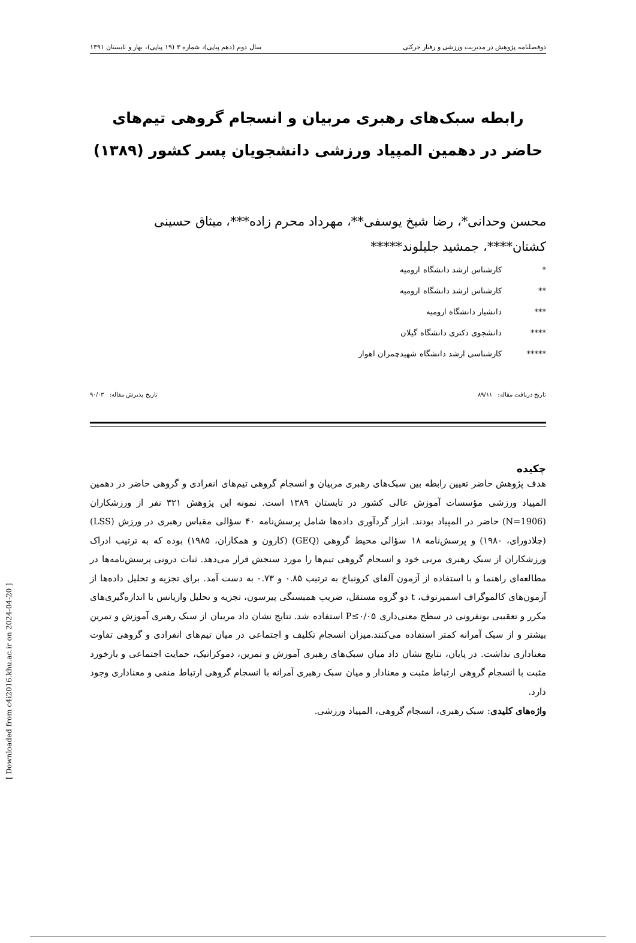دوفصلنامه پژوهش در مدیریت ورزشی و رفتار حرکتی سال دوم (دهم پیاپی)، شماره ۳ (۱۹ پیاپی)، بهار و تابستان ۱۳۹۱
رابطه سبک‌های رهبری مربیان و انسجام گروهی تیم‌های حاضر در دهمین المپیاد ورزشی دانشجویان پسر کشور (۱۳۸۹)
محسن وحدانی*، رضا شیخ یوسفی**، مهرداد محرم زاده***، میثاق حسینی کشتان****، جمشید جلیلوند*****
* کارشناس ارشد دانشگاه ارومیه
** کارشناس ارشد دانشگاه ارومیه
*** دانشیار دانشگاه ارومیه
**** دانشجوی دکتری دانشگاه گیلان
***** کارشناسی ارشد دانشگاه شهیدچمران اهواز
تاریخ دریافت مقاله: ۸۹/۱۱ تاریخ پذیرش مقاله: ۹۰/۰۳
چکیده
هدف پژوهش حاضر تعیین رابطه بین سبک‌های رهبری مربیان و انسجام گروهی تیم‌های انفرادی و گروهی حاضر در دهمین المپیاد ورزشی مؤسسات آموزش عالی کشور در تابستان ۱۳۸۹ است. نمونه این پژوهش ۳۲۱ نفر از ورزشکاران (N=1906) حاضر در المپیاد بودند. ابزار گردآوری داده‌ها شامل پرسش‌نامه ۴۰ سؤالی مقیاس رهبری در ورزش (LSS) (چلادورای، ۱۹۸۰) و پرسش‌نامه ۱۸ سؤالی محیط گروهی (GEQ) (کارون و همکاران، ۱۹۸۵) بوده که به ترتیب ادراک ورزشکاران از سبک رهبری مربی خود و انسجام گروهی تیم‌ها را مورد سنجش قرار می‌دهد. ثبات درونی پرسش‌نامه‌ها در مطالعه‌ای راهنما و با استفاده از آزمون آلفای کرونباخ به ترتیب ۰.۸۵ و ۰.۷۳ به دست آمد. برای تجزیه و تحلیل داده‌ها از آزمون‌های کالموگراف اسمیرنوف، t دو گروه مستقل، ضریب همبستگی پیرسون، تجزیه و تحلیل واریانس با اندازه‌گیری‌های مکرر و تعقیبی بونفرونی در سطح معنی‌داری P≤۰/۰۵ استفاده شد. نتایج نشان داد مربیان از سبک رهبری آموزش و تمرین بیشتر و از سبک آمرانه کمتر استفاده می‌کنند.میزان انسجام تکلیف و اجتماعی در میان تیم‌های انفرادی و گروهی تفاوت معناداری نداشت. در پایان، نتایج نشان داد میان سبک‌های رهبری آموزش و تمرین، دموکراتیک، حمایت اجتماعی و بازخورد مثبت با انسجام گروهی ارتباط مثبت و معنادار و میان سبک رهبری آمرانه با انسجام گروهی ارتباط منفی و معناداری وجود دارد.
واژه‌های کلیدی: سبک رهبری، انسجام گروهی، المپیاد ورزشی.
[ Downloaded from c4i2016.khu.ac.ir on 2024-04-20 ]